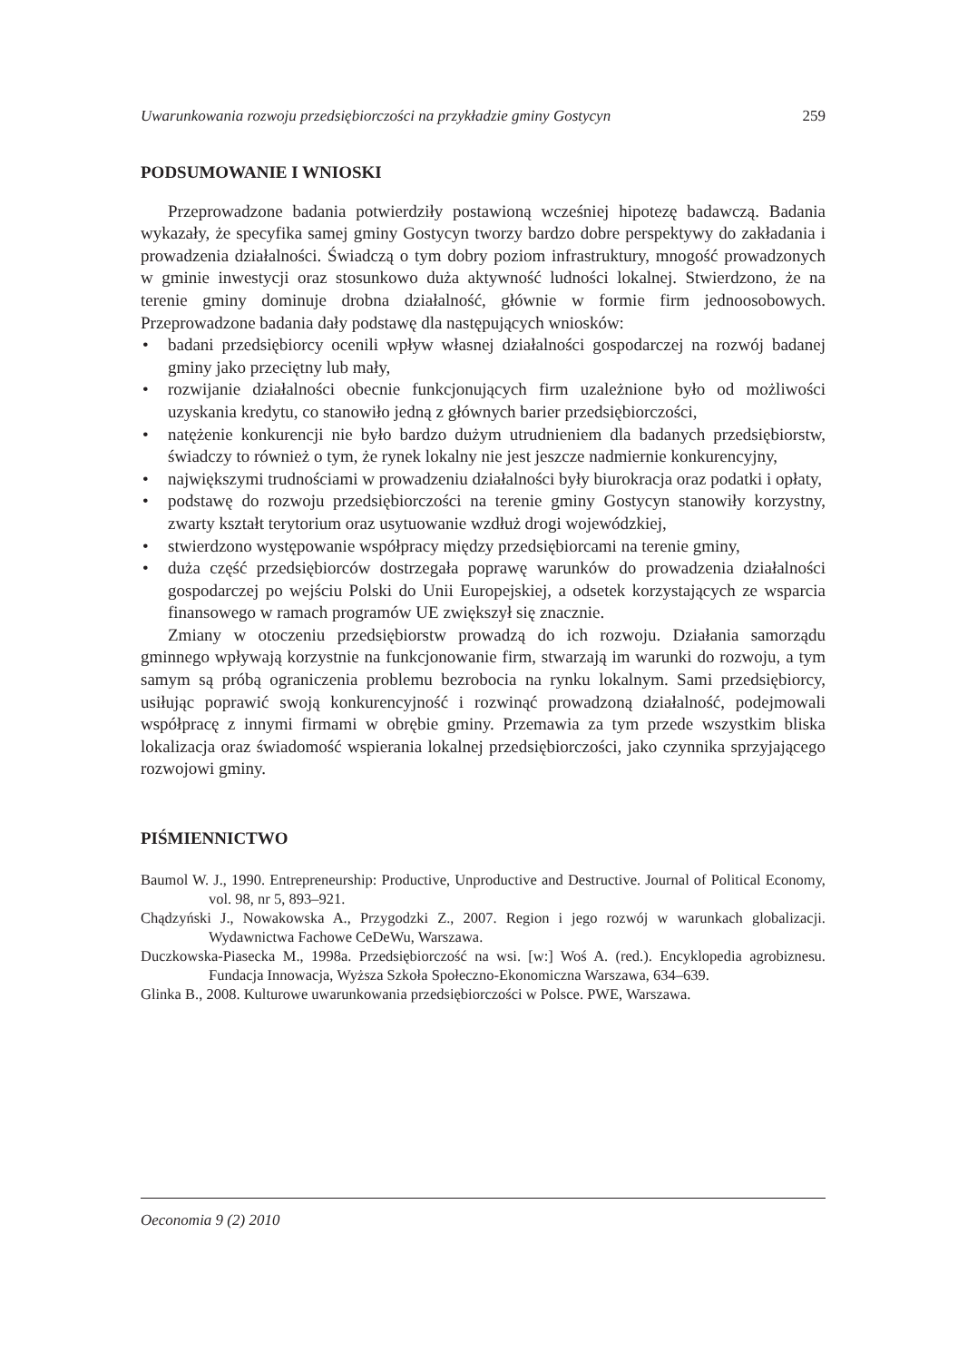Uwarunkowania rozwoju przedsiębiorczości na przykładzie gminy Gostycyn 259
PODSUMOWANIE I WNIOSKI
Przeprowadzone badania potwierdziły postawioną wcześniej hipotezę badawczą. Badania wykazały, że specyfika samej gminy Gostycyn tworzy bardzo dobre perspektywy do zakładania i prowadzenia działalności. Świadczą o tym dobry poziom infrastruktury, mnogość prowadzonych w gminie inwestycji oraz stosunkowo duża aktywność ludności lokalnej. Stwierdzono, że na terenie gminy dominuje drobna działalność, głównie w formie firm jednoosobowych. Przeprowadzone badania dały podstawę dla następujących wniosków:
• badani przedsiębiorcy ocenili wpływ własnej działalności gospodarczej na rozwój badanej gminy jako przeciętny lub mały,
• rozwijanie działalności obecnie funkcjonujących firm uzależnione było od możliwości uzyskania kredytu, co stanowiło jedną z głównych barier przedsiębiorczości,
• natężenie konkurencji nie było bardzo dużym utrudnieniem dla badanych przedsiębiorstw, świadczy to również o tym, że rynek lokalny nie jest jeszcze nadmiernie konkurencyjny,
• największymi trudnościami w prowadzeniu działalności były biurokracja oraz podatki i opłaty,
• podstawę do rozwoju przedsiębiorczości na terenie gminy Gostycyn stanowiły korzystny, zwarty kształt terytorium oraz usytuowanie wzdłuż drogi wojewódzkiej,
• stwierdzono występowanie współpracy między przedsiębiorcami na terenie gminy,
• duża część przedsiębiorców dostrzegała poprawę warunków do prowadzenia działalności gospodarczej po wejściu Polski do Unii Europejskiej, a odsetek korzystających ze wsparcia finansowego w ramach programów UE zwiększył się znacznie.
Zmiany w otoczeniu przedsiębiorstw prowadzą do ich rozwoju. Działania samorządu gminnego wpływają korzystnie na funkcjonowanie firm, stwarzają im warunki do rozwoju, a tym samym są próbą ograniczenia problemu bezrobocia na rynku lokalnym. Sami przedsiębiorcy, usiłując poprawić swoją konkurencyjność i rozwinąć prowadzoną działalność, podejmowali współpracę z innymi firmami w obrębie gminy. Przemawia za tym przede wszystkim bliska lokalizacja oraz świadomość wspierania lokalnej przedsiębiorczości, jako czynnika sprzyjającego rozwojowi gminy.
PIŚMIENNICTWO
Baumol W. J., 1990. Entrepreneurship: Productive, Unproductive and Destructive. Journal of Political Economy, vol. 98, nr 5, 893–921.
Chądzyński J., Nowakowska A., Przygodzki Z., 2007. Region i jego rozwój w warunkach globalizacji. Wydawnictwa Fachowe CeDeWu, Warszawa.
Duczkowska-Piasecka M., 1998a. Przedsiębiorczość na wsi. [w:] Woś A. (red.). Encyklopedia agrobiznesu. Fundacja Innowacja, Wyższa Szkoła Społeczno-Ekonomiczna Warszawa, 634–639.
Glinka B., 2008. Kulturowe uwarunkowania przedsiębiorczości w Polsce. PWE, Warszawa.
Oeconomia 9 (2) 2010